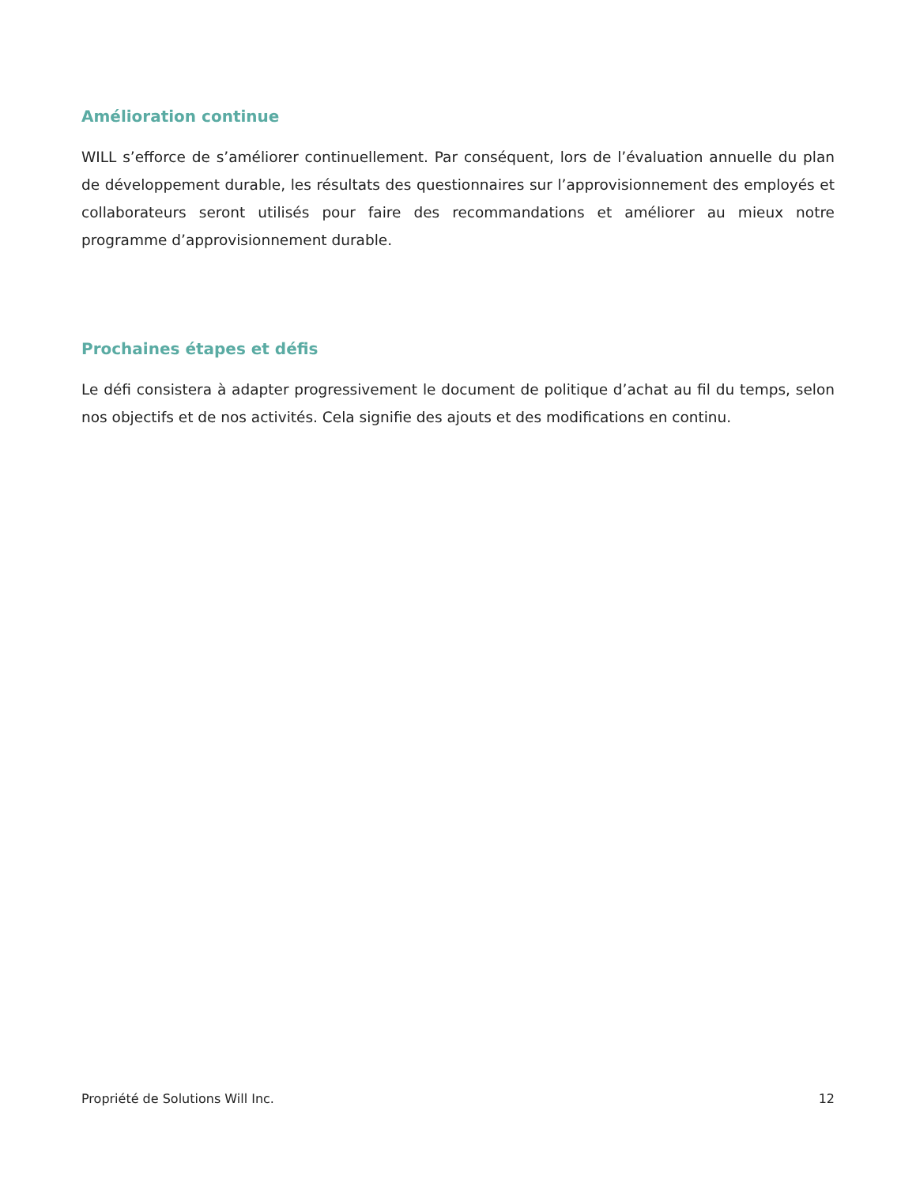Amélioration continue
WILL s’efforce de s’améliorer continuellement. Par conséquent, lors de l’évaluation annuelle du plan de développement durable, les résultats des questionnaires sur l’approvisionnement des employés et collaborateurs seront utilisés pour faire des recommandations et améliorer au mieux notre programme d’approvisionnement durable.
Prochaines étapes et défis
Le défi consistera à adapter progressivement le document de politique d’achat au fil du temps, selon nos objectifs et de nos activités. Cela signifie des ajouts et des modifications en continu.
Propriété de Solutions Will Inc. 12